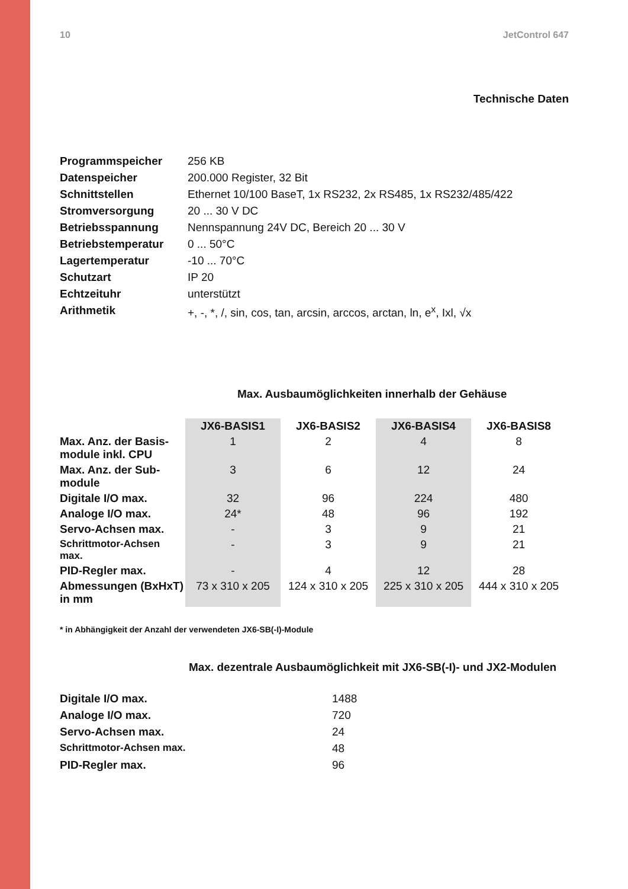10 JetControl 647
Technische Daten
| Programmspeicher | 256 KB |
| Datenspeicher | 200.000 Register, 32 Bit |
| Schnittstellen | Ethernet 10/100 BaseT, 1x RS232, 2x RS485, 1x RS232/485/422 |
| Stromversorgung | 20 ... 30 V DC |
| Betriebsspannung | Nennspannung 24V DC, Bereich 20 ... 30 V |
| Betriebstemperatur | 0 ... 50°C |
| Lagertemperatur | -10 ... 70°C |
| Schutzart | IP 20 |
| Echtzeituhr | unterstützt |
| Arithmetik | +, -, *, /, sin, cos, tan, arcsin, arccos, arctan, ln, e<sup>x</sup>, Ixl, √x |
Max. Ausbaumöglichkeiten innerhalb der Gehäuse
| | JX6-BASIS1 | JX6-BASIS2 | JX6-BASIS4 | JX6-BASIS8 |
| --- | --- | --- | --- | --- |
| Max. Anz. der Basis- module inkl. CPU | 1 | 2 | 4 | 8 |
| Max. Anz. der Sub- module | 3 | 6 | 12 | 24 |
| Digitale I/O max. | 32 | 96 | 224 | 480 |
| Analoge I/O max. | 24* | 48 | 96 | 192 |
| Servo-Achsen max. | - | 3 | 9 | 21 |
| Schrittmotor-Achsen max. | - | 3 | 9 | 21 |
| PID-Regler max. | - | 4 | 12 | 28 |
| Abmessungen (BxHxT) in mm | 73 x 310 x 205 | 124 x 310 x 205 | 225 x 310 x 205 | 444 x 310 x 205 |
* in Abhängigkeit der Anzahl der verwendeten JX6-SB(-I)-Module
Max. dezentrale Ausbaumöglichkeit mit JX6-SB(-I)- und JX2-Modulen
| Digitale I/O max. | 1488 |
| Analoge I/O max. | 720 |
| Servo-Achsen max. | 24 |
| Schrittmotor-Achsen max. | 48 |
| PID-Regler max. | 96 |